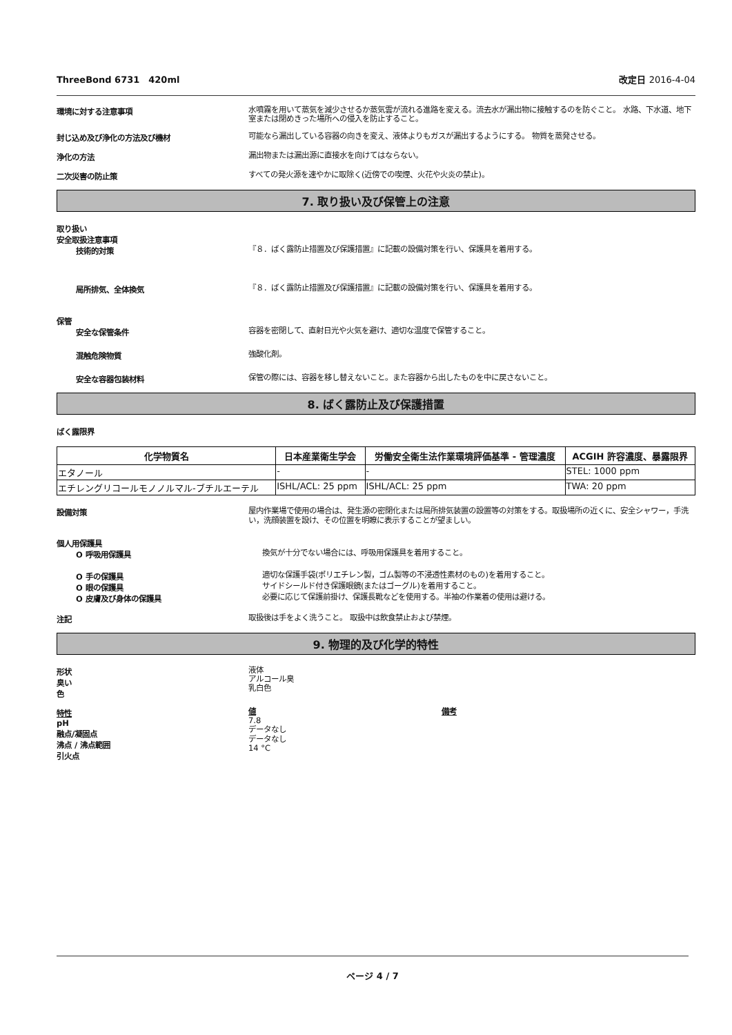ThreeBond 6731　420ml 改定日 2016-4-04
環境に対する注意事項
水噴霧を用いて蒸気を減少させるか蒸気雲が流れる進路を変える。流去水が漏出物に接触するのを防ぐこと。 水路、下水道、地下室または閉めきった場所への侵入を防止すること。
封じ込め及び浄化の方法及び機材
可能なら漏出している容器の向きを変え、液体よりもガスが漏出するようにする。 物質を蒸発させる。
浄化の方法
漏出物または漏出源に直接水を向けてはならない。
二次災害の防止策
すべての発火源を速やかに取除く(近傍での喫煙、火花や火炎の禁止)。
7. 取り扱い及び保管上の注意
取り扱い
安全取扱注意事項
技術的対策
『８．ばく露防止措置及び保護措置』に記載の設備対策を行い、保護具を着用する。
局所排気、全体換気
『８．ばく露防止措置及び保護措置』に記載の設備対策を行い、保護具を着用する。
保管
安全な保管条件
容器を密閉して、直射日光や火気を避け、適切な温度で保管すること。
混触危険物質
強酸化剤。
安全な容器包装材料
保管の際には、容器を移し替えないこと。また容器から出したものを中に戻さないこと。
8. ばく露防止及び保護措置
ばく露限界
| 化学物質名 | 日本産業衛生学会 | 労働安全衛生法作業環境評価基準 - 管理濃度 | ACGIH 許容濃度、暴露限界 |
| --- | --- | --- | --- |
| エタノール | - | - | STEL: 1000 ppm |
| エチレングリコールモノノルマル-ブチルエーテル | ISHL/ACL: 25 ppm | ISHL/ACL: 25 ppm | TWA: 20 ppm |
設備対策
屋内作業場で使用の場合は、発生源の密閉化または局所排気装置の設置等の対策をする。取扱場所の近くに、安全シャワー，手洗い，洗顔装置を設け、その位置を明瞭に表示することが望ましい。
個人用保護具
O 呼吸用保護具
換気が十分でない場合には、呼吸用保護具を着用すること。
O 手の保護具
適切な保護手袋(ポリエチレン製，ゴム製等の不浸透性素材のもの)を着用すること。
O 眼の保護具
サイドシールド付き保護眼鏡(またはゴーグル)を着用すること。
O 皮膚及び身体の保護具
必要に応じて保護前掛け、保護長靴などを使用する。半袖の作業着の使用は避ける。
注記
取扱後は手をよく洗うこと。 取扱中は飲食禁止および禁煙。
9. 物理的及び化学的特性
形状
臭い
色
液体
アルコール臭
乳白色
特性
pH
融点/凝固点
沸点 / 沸点範囲
引火点
値
7.8
データなし
データなし
14 °C
備考
ページ 4 / 7